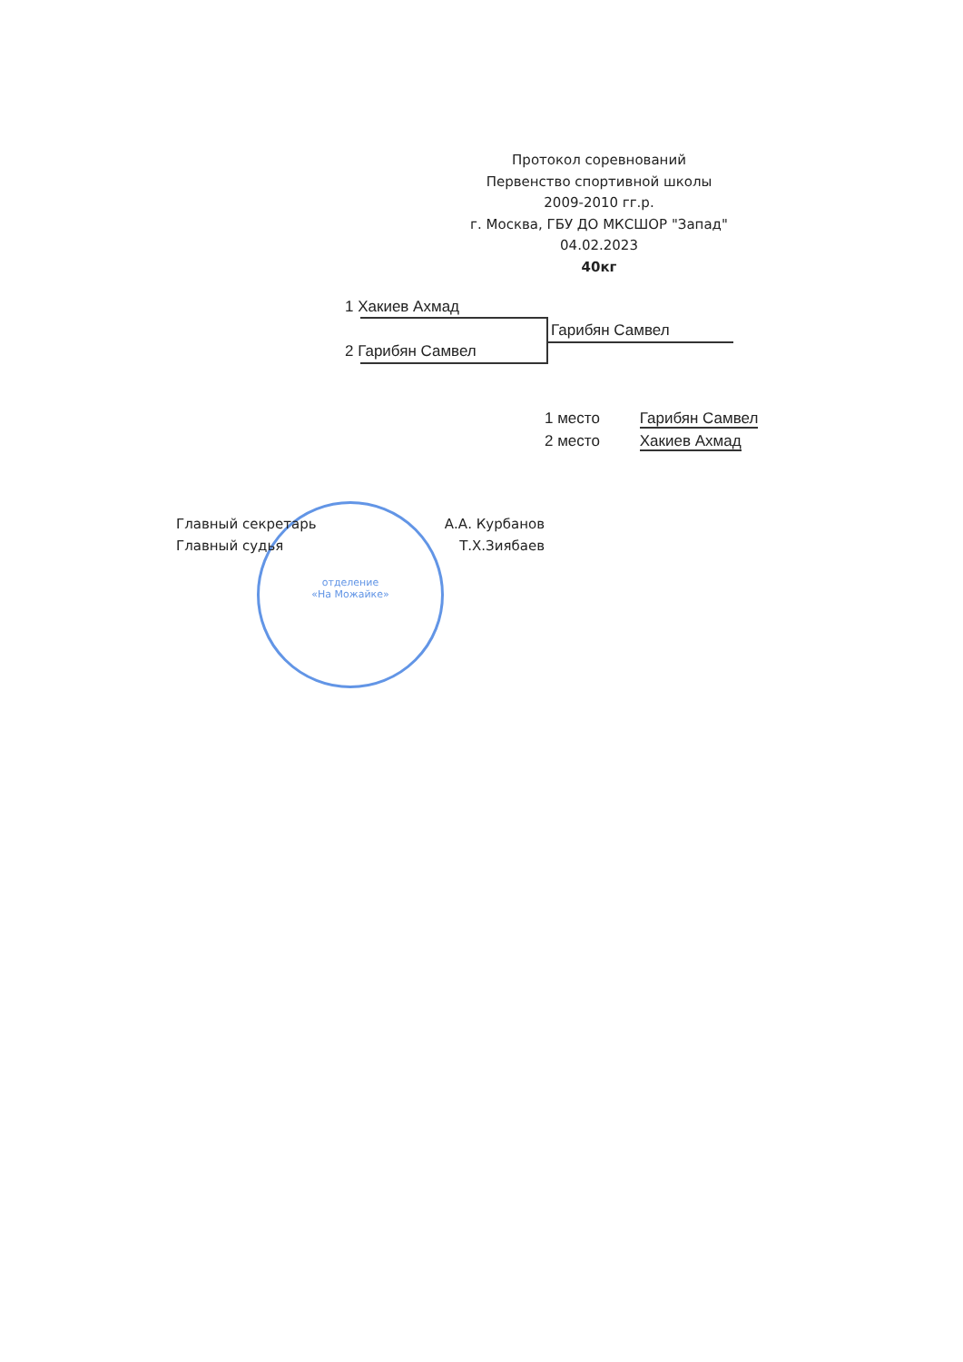Протокол соревнований
Первенство спортивной школы
2009-2010 гг.р.
г. Москва, ГБУ ДО МКСШОР "Запад"
04.02.2023
40кг
1 Хакиев Ахмад
2 Гарибян Самвел
Гарибян Самвел
1 место Гарибян Самвел
2 место Хакиев Ахмад
отделение
«На Можайке»
Главный секретарь А.А. Курбанов
Главный судья Т.Х.Зиябаев